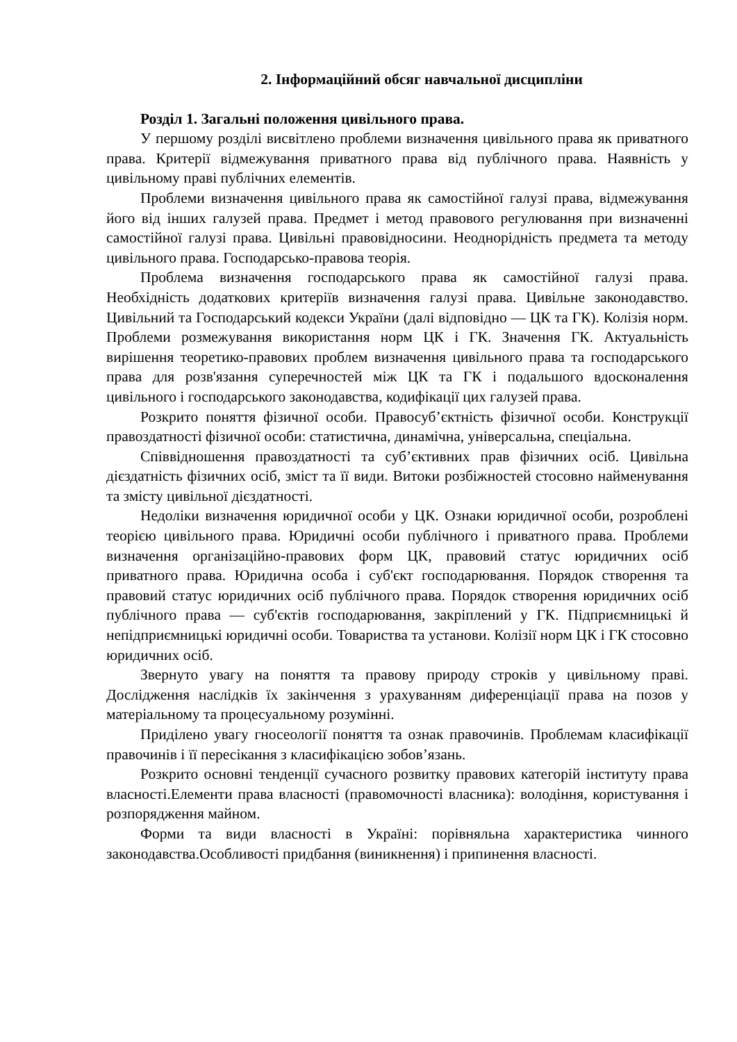2. Інформаційний обсяг навчальної дисципліни
Розділ 1. Загальні положення цивільного права.
У першому розділі висвітлено проблеми визначення цивільного права як приватного права. Критерії відмежування приватного права від публічного права. Наявність у цивільному праві публічних елементів.
Проблеми визначення цивільного права як самостійної галузі права, відмежування його від інших галузей права. Предмет і метод правового регулювання при визначенні самостійної галузі права. Цивільні правовідносини. Неоднорідність предмета та методу цивільного права. Господарсько-правова теорія.
Проблема визначення господарського права як самостійної галузі права. Необхідність додаткових критеріїв визначення галузі права. Цивільне законодавство. Цивільний та Господарський кодекси України (далі відповідно — ЦК та ГК). Колізія норм. Проблеми розмежування використання норм ЦК і ГК. Значення ГК. Актуальність вирішення теоретико-правових проблем визначення цивільного права та господарського права для розв'язання суперечностей між ЦК та ГК і подальшого вдосконалення цивільного і господарського законодавства, кодифікації цих галузей права.
Розкрито поняття фізичної особи. Правосуб’єктність фізичної особи. Конструкції правоздатності фізичної особи: статистична, динамічна, універсальна, спеціальна.
Співвідношення правоздатності та суб’єктивних прав фізичних осіб. Цивільна дієздатність фізичних осіб, зміст та її види. Витоки розбіжностей стосовно найменування та змісту цивільної дієздатності.
Недоліки визначення юридичної особи у ЦК. Ознаки юридичної особи, розроблені теорією цивільного права. Юридичні особи публічного і приватного права. Проблеми визначення організаційно-правових форм ЦК, правовий статус юридичних осіб приватного права. Юридична особа і суб'єкт господарювання. Порядок створення та правовий статус юридичних осіб публічного права. Порядок створення юридичних осіб публічного права — суб'єктів господарювання, закріплений у ГК. Підприємницькі й непідприємницькі юридичні особи. Товариства та установи. Колізії норм ЦК і ГК стосовно юридичних осіб.
Звернуто увагу на поняття та правову природу строків у цивільному праві. Дослідження наслідків їх закінчення з урахуванням диференціації права на позов у матеріальному та процесуальному розумінні.
Приділено увагу гносеології поняття та ознак правочинів. Проблемам класифікації правочинів і її пересікання з класифікацією зобов’язань.
Розкрито основні тенденції сучасного розвитку правових категорій інституту права власності.Елементи права власності (правомочності власника): володіння, користування і розпорядження майном.
Форми та види власності в Україні: порівняльна характеристика чинного законодавства.Особливості придбання (виникнення) і припинення власності.